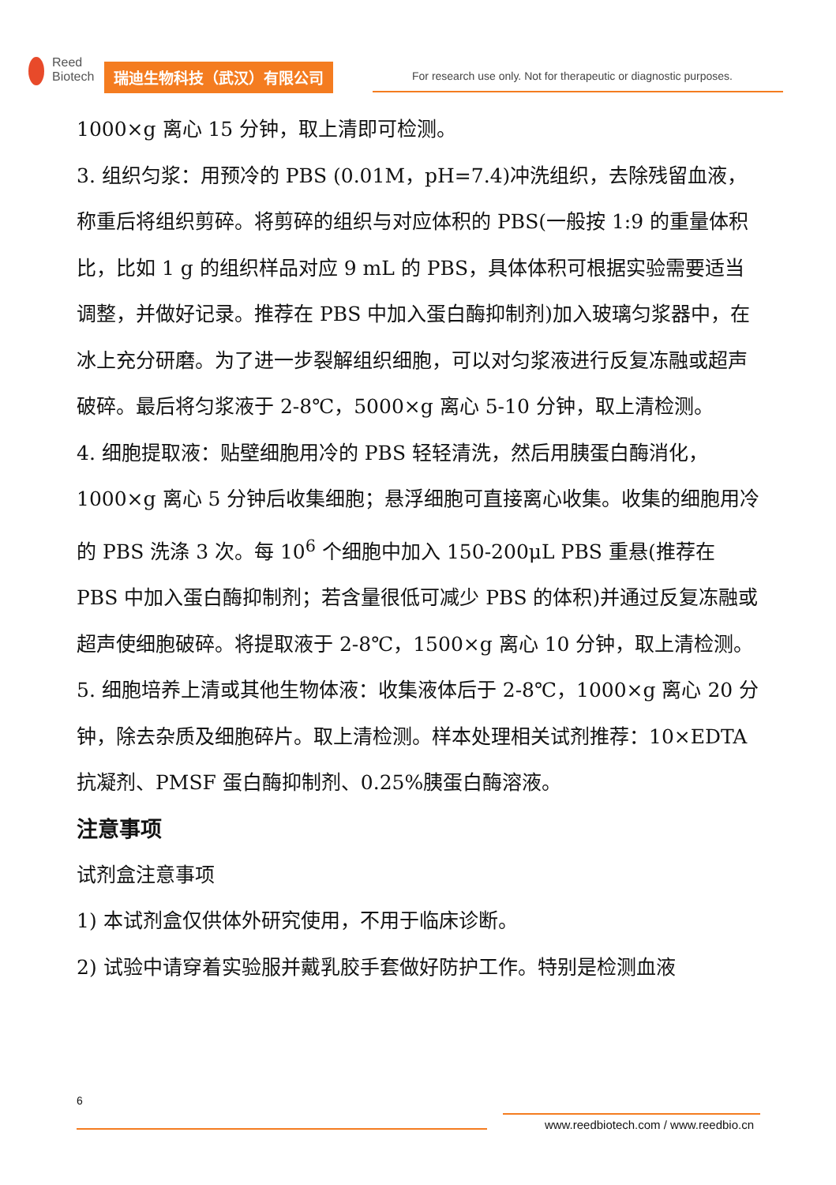Reed
Biotech
瑞迪生物科技（武汉）有限公司
For research use only. Not for therapeutic or diagnostic purposes.
1000×g 离心 15 分钟，取上清即可检测。
3. 组织匀浆：用预冷的 PBS (0.01M，pH=7.4)冲洗组织，去除残留血液，称重后将组织剪碎。将剪碎的组织与对应体积的 PBS(一般按 1:9 的重量体积比，比如 1 g 的组织样品对应 9 mL 的 PBS，具体体积可根据实验需要适当调整，并做好记录。推荐在 PBS 中加入蛋白酶抑制剂)加入玻璃匀浆器中，在冰上充分研磨。为了进一步裂解组织细胞，可以对匀浆液进行反复冻融或超声破碎。最后将匀浆液于 2-8℃，5000×g 离心 5-10 分钟，取上清检测。
4. 细胞提取液：贴壁细胞用冷的 PBS 轻轻清洗，然后用胰蛋白酶消化，1000×g 离心 5 分钟后收集细胞；悬浮细胞可直接离心收集。收集的细胞用冷的 PBS 洗涤 3 次。每 10<sup>6</sup> 个细胞中加入 150-200μL PBS 重悬(推荐在 PBS 中加入蛋白酶抑制剂；若含量很低可减少 PBS 的体积)并通过反复冻融或超声使细胞破碎。将提取液于 2-8℃，1500×g 离心 10 分钟，取上清检测。
5. 细胞培养上清或其他生物体液：收集液体后于 2-8℃，1000×g 离心 20 分钟，除去杂质及细胞碎片。取上清检测。样本处理相关试剂推荐：10×EDTA 抗凝剂、PMSF 蛋白酶抑制剂、0.25%胰蛋白酶溶液。
注意事项
试剂盒注意事项
1) 本试剂盒仅供体外研究使用，不用于临床诊断。
2) 试验中请穿着实验服并戴乳胶手套做好防护工作。特别是检测血液
6
www.reedbiotech.com / www.reedbio.cn